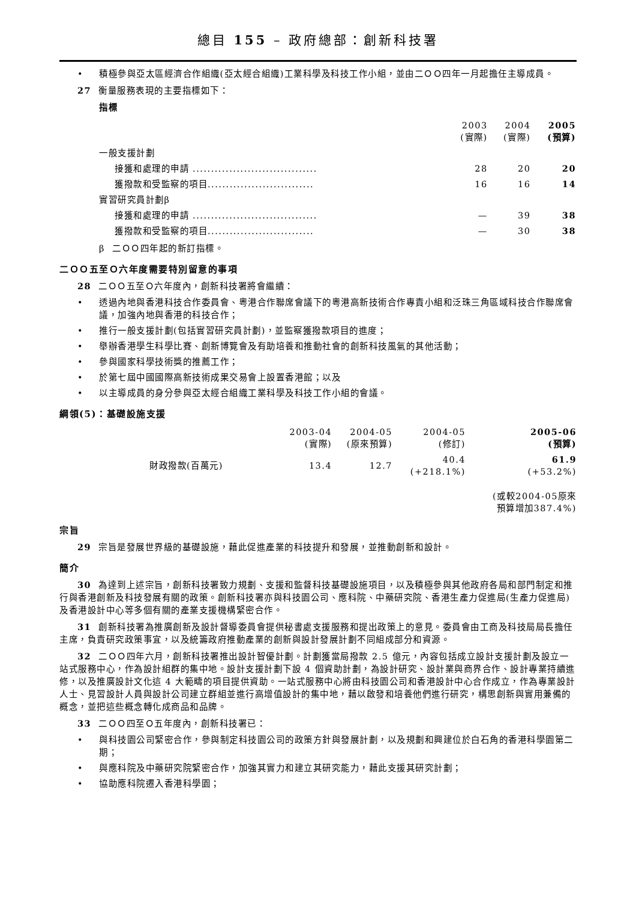總目 155 – 政府總部：創新科技署
• 積極參與亞太區經濟合作組織(亞太經合組織)工業科學及科技工作小組，並由二ＯＯ四年一月起擔任主導成員。
27 衡量服務表現的主要指標如下：
指標
| | 2003 (實際) | 2004 (實際) | 2005 (預算) |
| 一般支援計劃 | | | |
| 接獲和處理的申請 .................................. | 28 | 20 | 20 |
| 獲撥款和受監察的項目............................. | 16 | 16 | 14 |
| 實習研究員計劃β | | | |
| 接獲和處理的申請 .................................. | — | 39 | 38 |
| 獲撥款和受監察的項目............................. | — | 30 | 38 |
β 二ＯＯ四年起的新訂指標。
二ＯＯ五至Ｏ六年度需要特別留意的事項
28 二ＯＯ五至Ｏ六年度內，創新科技署將會繼續：
• 透過內地與香港科技合作委員會、粵港合作聯席會議下的粵港高新技術合作專責小組和泛珠三角區域科技合作聯席會議，加強內地與香港的科技合作；
• 推行一般支援計劃(包括實習研究員計劃)，並監察獲撥款項目的進度；
• 舉辦香港學生科學比賽、創新博覽會及有助培養和推動社會的創新科技風氣的其他活動；
• 參與國家科學技術獎的推薦工作；
• 於第七屆中國國際高新技術成果交易會上設置香港館；以及
• 以主導成員的身分參與亞太經合組織工業科學及科技工作小組的會議。
綱領(5)：基礎設施支援
| | 2003-04 (實際) | 2004-05 (原來預算) | 2004-05 (修訂) | 2005-06 (預算) |
| 財政撥款(百萬元) | 13.4 | 12.7 | 40.4 (+218.1%) | 61.9 (+53.2%) |
| | | | | (或較2004-05原來 預算增加387.4%) |
宗旨
29 宗旨是發展世界級的基礎設施，藉此促進產業的科技提升和發展，並推動創新和設計。
簡介
30 為達到上述宗旨，創新科技署致力規劃、支援和監督科技基礎設施項目，以及積極參與其他政府各局和部門制定和推行與香港創新及科技發展有關的政策。創新科技署亦與科技園公司、應科院、中藥研究院、香港生產力促進局(生產力促進局)及香港設計中心等多個有關的產業支援機構緊密合作。
31 創新科技署為推廣創新及設計督導委員會提供秘書處支援服務和提出政策上的意見。委員會由工商及科技局局長擔任主席，負責研究政策事宜，以及統籌政府推動產業的創新與設計發展計劃不同組成部分和資源。
32 二ＯＯ四年六月，創新科技署推出設計智優計劃。計劃獲當局撥款 2.5 億元，內容包括成立設計支援計劃及設立一站式服務中心，作為設計組群的集中地。設計支援計劃下設 4 個資助計劃，為設計研究、設計業與商界合作、設計專業持續進修，以及推廣設計文化這 4 大範疇的項目提供資助。一站式服務中心將由科技園公司和香港設計中心合作成立，作為專業設計人士、見習設計人員與設計公司建立群組並進行高增值設計的集中地，藉以啟發和培養他們進行研究，構思創新與實用兼備的概念，並把這些概念轉化成商品和品牌。
33 二ＯＯ四至Ｏ五年度內，創新科技署已：
• 與科技園公司緊密合作，參與制定科技園公司的政策方針與發展計劃，以及規劃和興建位於白石角的香港科學園第二期；
• 與應科院及中藥研究院緊密合作，加強其實力和建立其研究能力，藉此支援其研究計劃；
• 協助應科院遷入香港科學園；